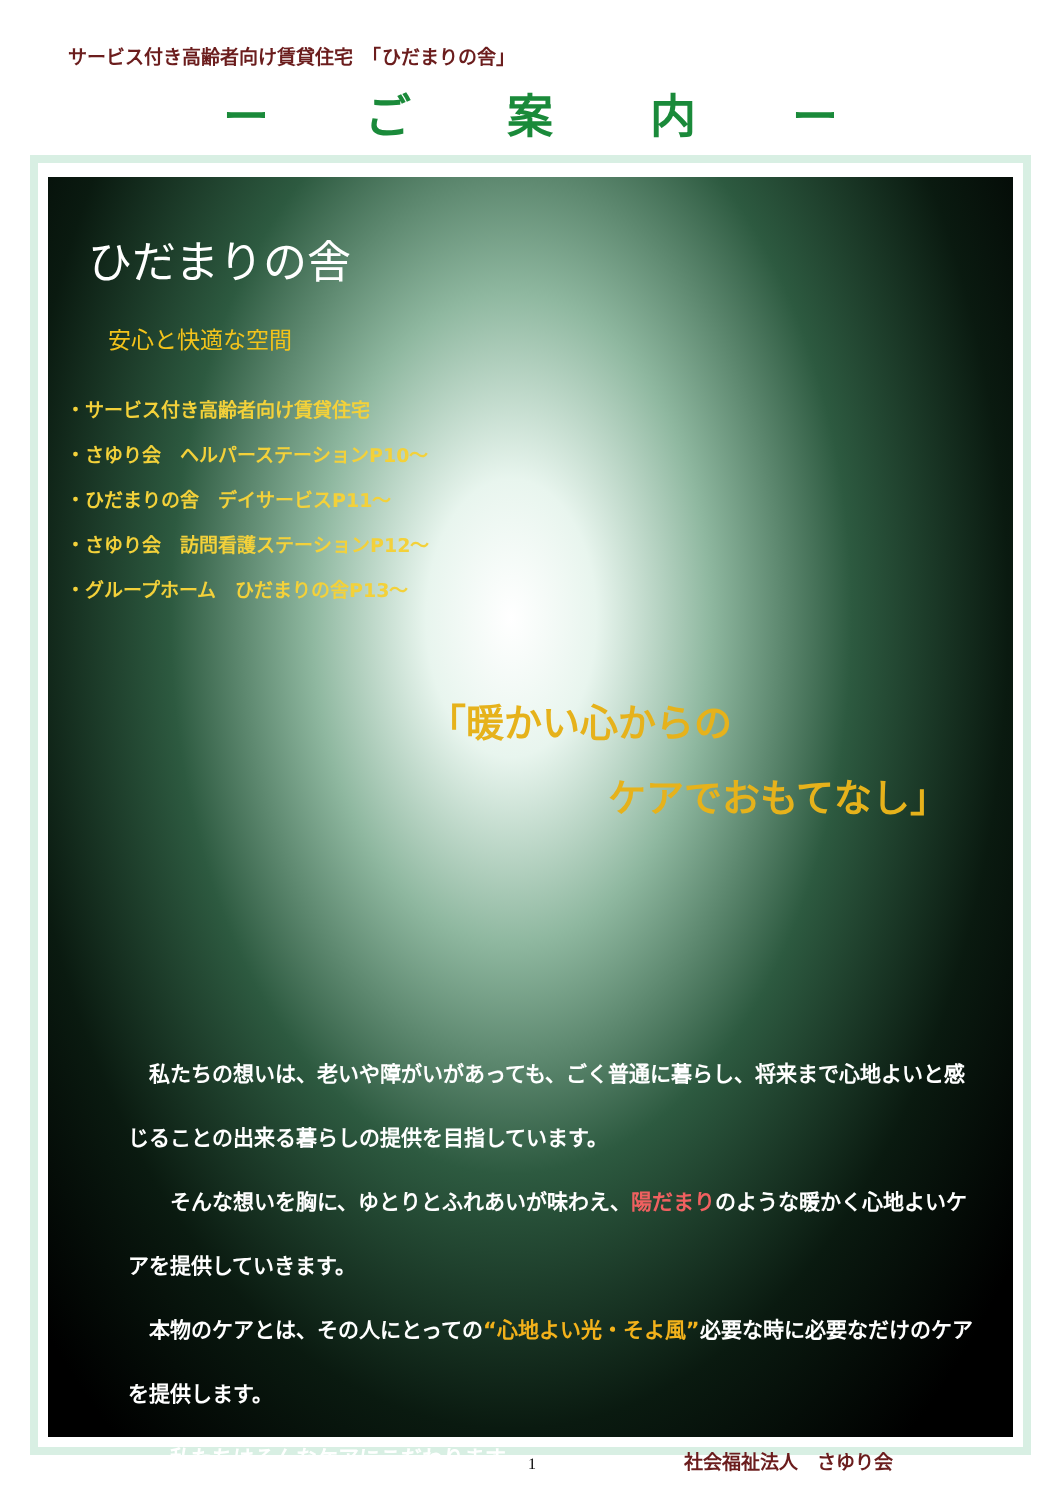サービス付き高齢者向け賃貸住宅　「ひだまりの舎」
ー ご 案 内 ー
ひだまりの舎
安心と快適な空間
・サービス付き高齢者向け賃貸住宅
・さゆり会　ヘルパーステーションP10～
・ひだまりの舎　デイサービスP11～
・さゆり会　訪問看護ステーションP12～
・グループホーム　ひだまりの舎P13～
「暖かい心からの
ケアでおもてなし」
　私たちの想いは、老いや障がいがあっても、ごく普通に暮らし、将来まで心地よいと感じることの出来る暮らしの提供を目指しています。
　　そんな想いを胸に、ゆとりとふれあいが味わえ、陽だまりのような暖かく心地よいケアを提供していきます。
　本物のケアとは、その人にとっての“心地よい光・そよ風”必要な時に必要なだけのケアを提供します。
　　私たちはそんなケアにこだわります。
1 社会福祉法人　さゆり会